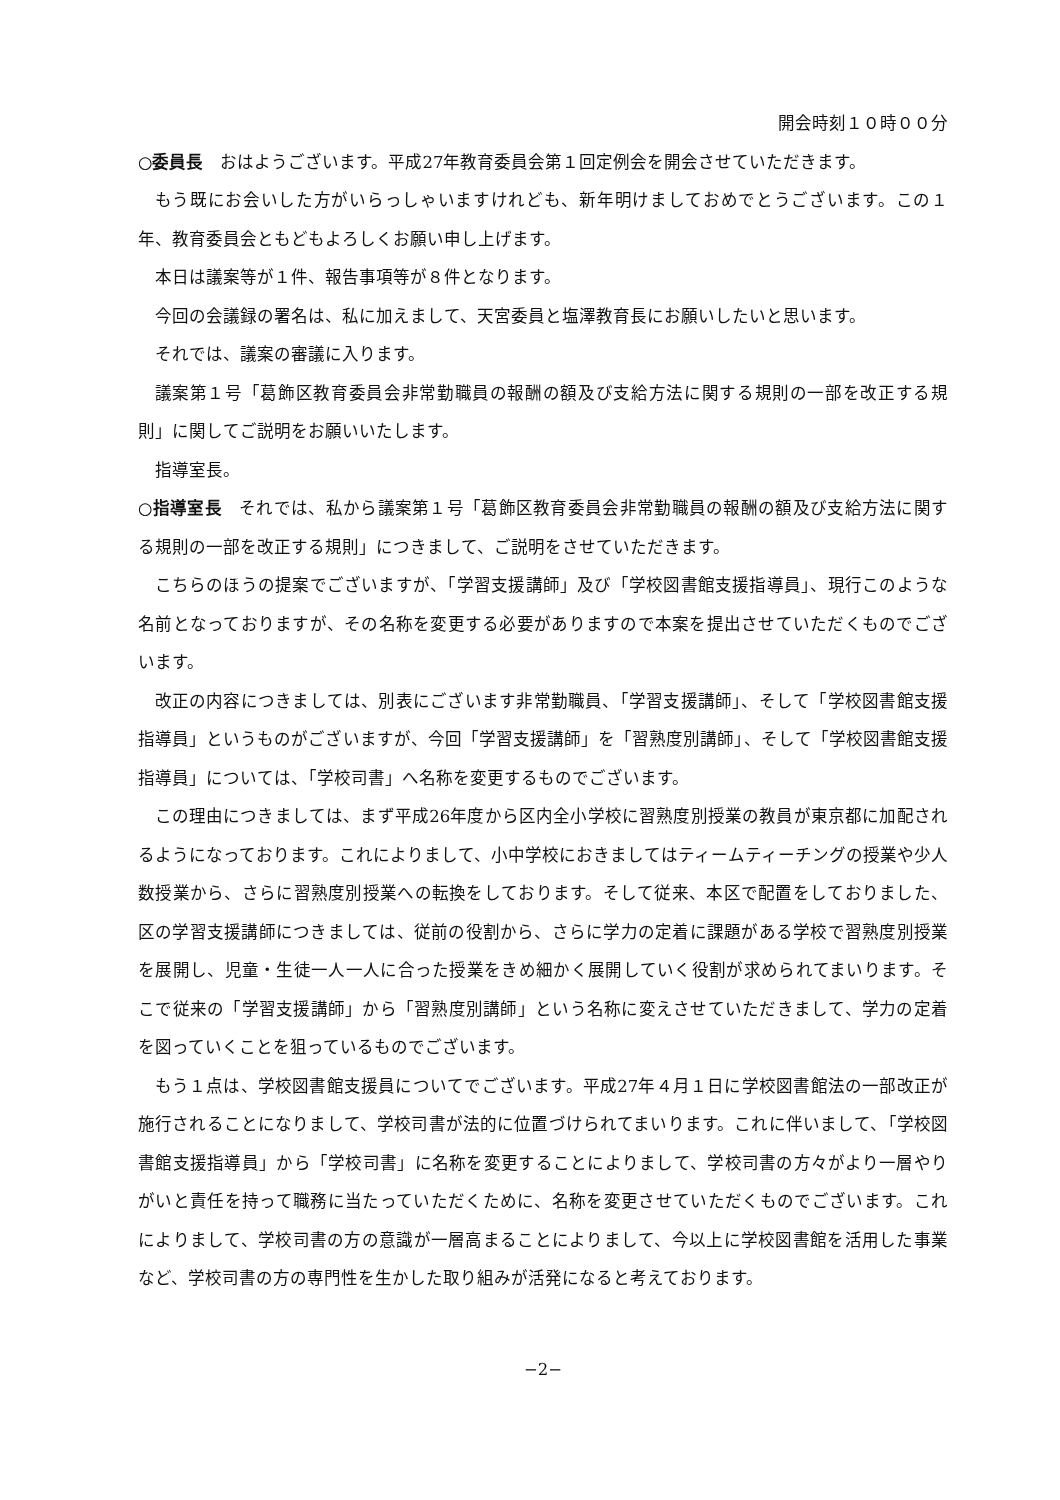開会時刻１０時００分
○委員長　おはようございます。平成27年教育委員会第１回定例会を開会させていただきます。
もう既にお会いした方がいらっしゃいますけれども、新年明けましておめでとうございます。この１年、教育委員会ともどもよろしくお願い申し上げます。
本日は議案等が１件、報告事項等が８件となります。
今回の会議録の署名は、私に加えまして、天宮委員と塩澤教育長にお願いしたいと思います。
それでは、議案の審議に入ります。
議案第１号「葛飾区教育委員会非常勤職員の報酬の額及び支給方法に関する規則の一部を改正する規則」に関してご説明をお願いいたします。
指導室長。
○指導室長　それでは、私から議案第１号「葛飾区教育委員会非常勤職員の報酬の額及び支給方法に関する規則の一部を改正する規則」につきまして、ご説明をさせていただきます。
こちらのほうの提案でございますが、「学習支援講師」及び「学校図書館支援指導員」、現行このような名前となっておりますが、その名称を変更する必要がありますので本案を提出させていただくものでございます。
改正の内容につきましては、別表にございます非常勤職員、「学習支援講師」、そして「学校図書館支援指導員」というものがございますが、今回「学習支援講師」を「習熟度別講師」、そして「学校図書館支援指導員」については、「学校司書」へ名称を変更するものでございます。
この理由につきましては、まず平成26年度から区内全小学校に習熟度別授業の教員が東京都に加配されるようになっております。これによりまして、小中学校におきましてはティームティーチングの授業や少人数授業から、さらに習熟度別授業への転換をしております。そして従来、本区で配置をしておりました、区の学習支援講師につきましては、従前の役割から、さらに学力の定着に課題がある学校で習熟度別授業を展開し、児童・生徒一人一人に合った授業をきめ細かく展開していく役割が求められてまいります。そこで従来の「学習支援講師」から「習熟度別講師」という名称に変えさせていただきまして、学力の定着を図っていくことを狙っているものでございます。
もう１点は、学校図書館支援員についてでございます。平成27年４月１日に学校図書館法の一部改正が施行されることになりまして、学校司書が法的に位置づけられてまいります。これに伴いまして、「学校図書館支援指導員」から「学校司書」に名称を変更することによりまして、学校司書の方々がより一層やりがいと責任を持って職務に当たっていただくために、名称を変更させていただくものでございます。これによりまして、学校司書の方の意識が一層高まることによりまして、今以上に学校図書館を活用した事業など、学校司書の方の専門性を生かした取り組みが活発になると考えております。
−2−